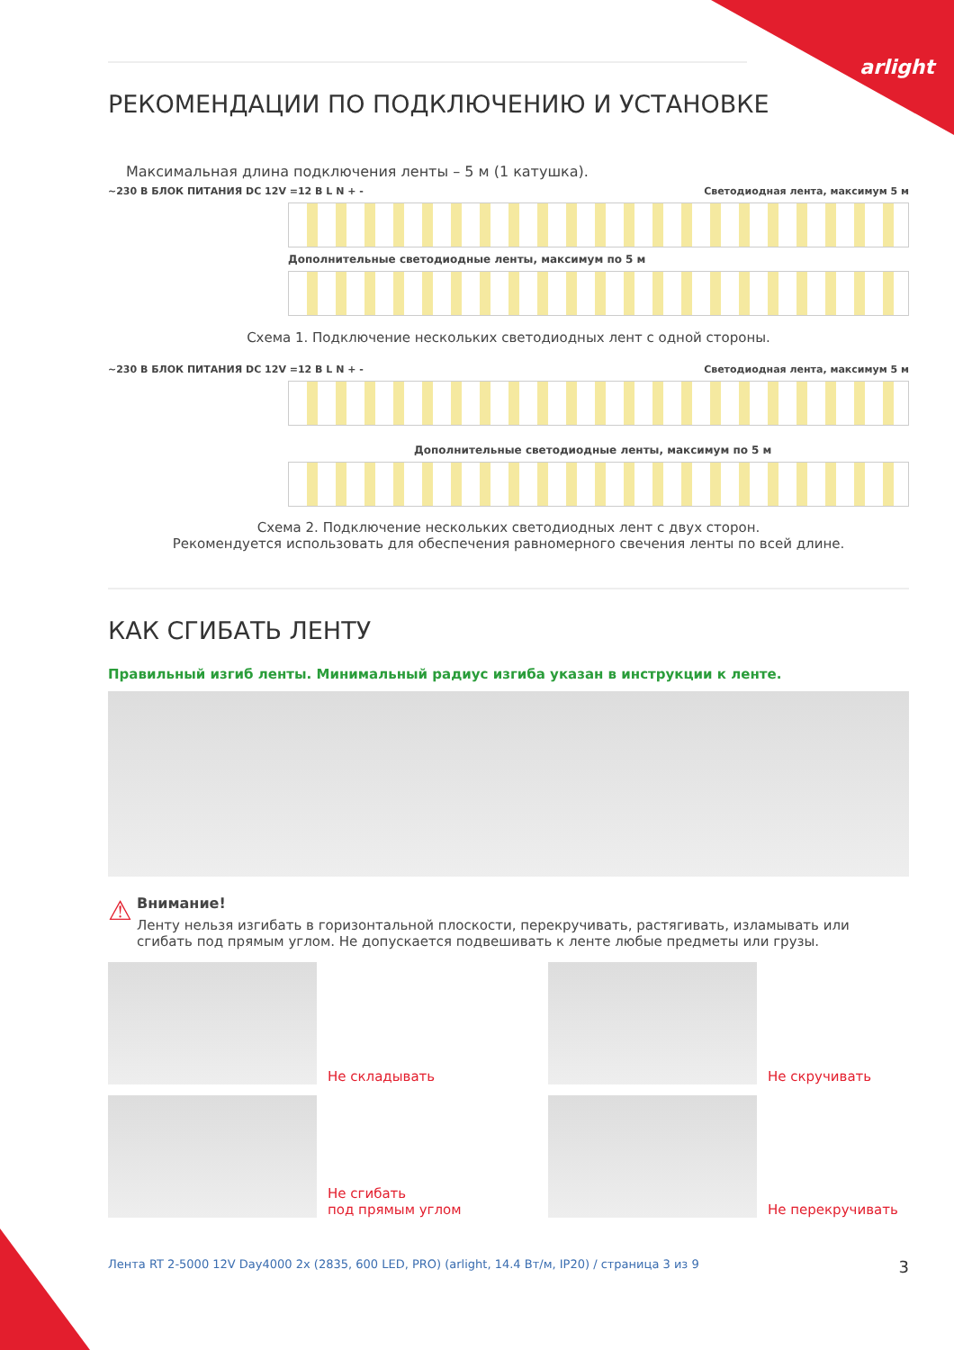arlight
РЕКОМЕНДАЦИИ ПО ПОДКЛЮЧЕНИЮ И УСТАНОВКЕ
Максимальная длина подключения ленты – 5 м (1 катушка).
~230 В БЛОК ПИТАНИЯ DC 12V =12 В L N + - Светодиодная лента, максимум 5 м
Дополнительные светодиодные ленты, максимум по 5 м
Схема 1. Подключение нескольких светодиодных лент с одной стороны.
~230 В БЛОК ПИТАНИЯ DC 12V =12 В L N + - Светодиодная лента, максимум 5 м
Дополнительные светодиодные ленты, максимум по 5 м
Схема 2. Подключение нескольких светодиодных лент с двух сторон.
Рекомендуется использовать для обеспечения равномерного свечения ленты по всей длине.
КАК СГИБАТЬ ЛЕНТУ
Правильный изгиб ленты. Минимальный радиус изгиба указан в инструкции к ленте.
⚠
Внимание!
Ленту нельзя изгибать в горизонтальной плоскости, перекручивать, растягивать, изламывать или сгибать под прямым углом. Не допускается подвешивать к ленте любые предметы или грузы.
Не складывать
Не скручивать
Не сгибать
под прямым углом
Не перекручивать
Лента RT 2-5000 12V Day4000 2x (2835, 600 LED, PRO) (arlight, 14.4 Вт/м, IP20) / страница 3 из 9 3